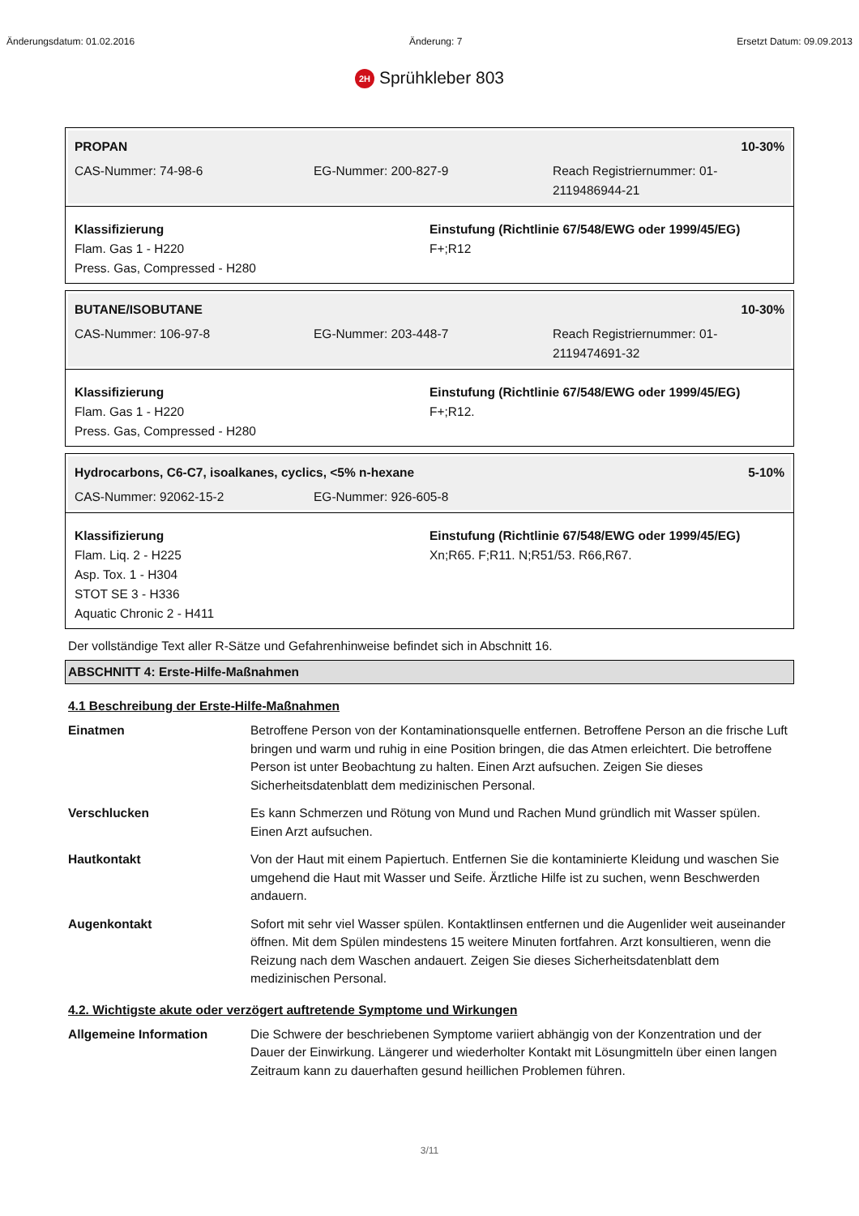Änderungsdatum: 01.02.2016 Änderung: 7 Ersetzt Datum: 09.09.2013
2H Sprühkleber 803
PROPAN 10-30%
CAS-Nummer: 74-98-6 EG-Nummer: 200-827-9 Reach Registriernummer: 01-2119486944-21
Klassifizierung
Flam. Gas 1 - H220
Press. Gas, Compressed - H280
Einstufung (Richtlinie 67/548/EWG oder 1999/45/EG)
F+;R12
BUTANE/ISOBUTANE 10-30%
CAS-Nummer: 106-97-8 EG-Nummer: 203-448-7 Reach Registriernummer: 01-2119474691-32
Klassifizierung
Flam. Gas 1 - H220
Press. Gas, Compressed - H280
Einstufung (Richtlinie 67/548/EWG oder 1999/45/EG)
F+;R12.
Hydrocarbons, C6-C7, isoalkanes, cyclics, <5% n-hexane 5-10%
CAS-Nummer: 92062-15-2 EG-Nummer: 926-605-8
Klassifizierung
Flam. Liq. 2 - H225
Asp. Tox. 1 - H304
STOT SE 3 - H336
Aquatic Chronic 2 - H411
Einstufung (Richtlinie 67/548/EWG oder 1999/45/EG)
Xn;R65. F;R11. N;R51/53. R66,R67.
Der vollständige Text aller R-Sätze und Gefahrenhinweise befindet sich in Abschnitt 16.
ABSCHNITT 4: Erste-Hilfe-Maßnahmen
4.1 Beschreibung der Erste-Hilfe-Maßnahmen
Einatmen Betroffene Person von der Kontaminationsquelle entfernen. Betroffene Person an die frische Luft bringen und warm und ruhig in eine Position bringen, die das Atmen erleichtert. Die betroffene Person ist unter Beobachtung zu halten. Einen Arzt aufsuchen. Zeigen Sie dieses Sicherheitsdatenblatt dem medizinischen Personal.
Verschlucken Es kann Schmerzen und Rötung von Mund und Rachen Mund gründlich mit Wasser spülen. Einen Arzt aufsuchen.
Hautkontakt Von der Haut mit einem Papiertuch. Entfernen Sie die kontaminierte Kleidung und waschen Sie umgehend die Haut mit Wasser und Seife. Ärztliche Hilfe ist zu suchen, wenn Beschwerden andauern.
Augenkontakt Sofort mit sehr viel Wasser spülen. Kontaktlinsen entfernen und die Augenlider weit auseinander öffnen. Mit dem Spülen mindestens 15 weitere Minuten fortfahren. Arzt konsultieren, wenn die Reizung nach dem Waschen andauert. Zeigen Sie dieses Sicherheitsdatenblatt dem medizinischen Personal.
4.2. Wichtigste akute oder verzögert auftretende Symptome und Wirkungen
Allgemeine Information Die Schwere der beschriebenen Symptome variiert abhängig von der Konzentration und der Dauer der Einwirkung. Längerer und wiederholter Kontakt mit Lösungmitteln über einen langen Zeitraum kann zu dauerhaften gesund heillichen Problemen führen.
3/11